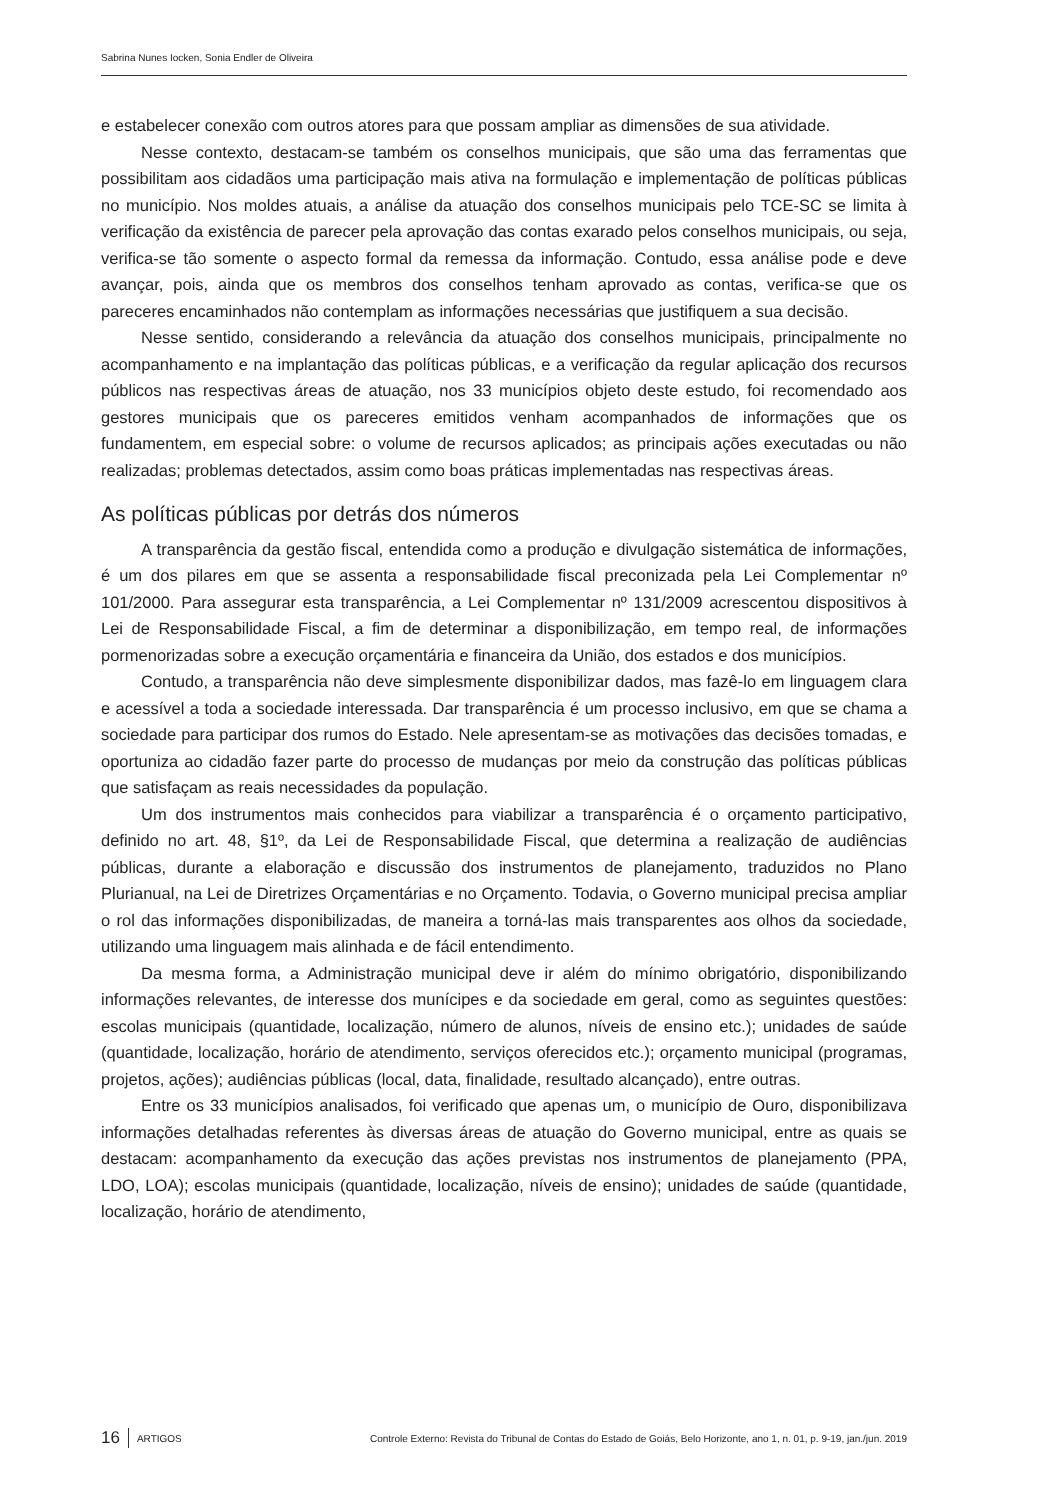Sabrina Nunes Iocken, Sonia Endler de Oliveira
e estabelecer conexão com outros atores para que possam ampliar as dimensões de sua atividade.
Nesse contexto, destacam-se também os conselhos municipais, que são uma das ferramentas que possibilitam aos cidadãos uma participação mais ativa na formulação e implementação de políticas públicas no município. Nos moldes atuais, a análise da atuação dos conselhos municipais pelo TCE-SC se limita à verificação da existência de parecer pela aprovação das contas exarado pelos conselhos municipais, ou seja, verifica-se tão somente o aspecto formal da remessa da informação. Contudo, essa análise pode e deve avançar, pois, ainda que os membros dos conselhos tenham aprovado as contas, verifica-se que os pareceres encaminhados não contemplam as informações necessárias que justifiquem a sua decisão.
Nesse sentido, considerando a relevância da atuação dos conselhos municipais, principalmente no acompanhamento e na implantação das políticas públicas, e a verificação da regular aplicação dos recursos públicos nas respectivas áreas de atuação, nos 33 municípios objeto deste estudo, foi recomendado aos gestores municipais que os pareceres emitidos venham acompanhados de informações que os fundamentem, em especial sobre: o volume de recursos aplicados; as principais ações executadas ou não realizadas; problemas detectados, assim como boas práticas implementadas nas respectivas áreas.
As políticas públicas por detrás dos números
A transparência da gestão fiscal, entendida como a produção e divulgação sistemática de informações, é um dos pilares em que se assenta a responsabilidade fiscal preconizada pela Lei Complementar nº 101/2000. Para assegurar esta transparência, a Lei Complementar nº 131/2009 acrescentou dispositivos à Lei de Responsabilidade Fiscal, a fim de determinar a disponibilização, em tempo real, de informações pormenorizadas sobre a execução orçamentária e financeira da União, dos estados e dos municípios.
Contudo, a transparência não deve simplesmente disponibilizar dados, mas fazê-lo em linguagem clara e acessível a toda a sociedade interessada. Dar transparência é um processo inclusivo, em que se chama a sociedade para participar dos rumos do Estado. Nele apresentam-se as motivações das decisões tomadas, e oportuniza ao cidadão fazer parte do processo de mudanças por meio da construção das políticas públicas que satisfaçam as reais necessidades da população.
Um dos instrumentos mais conhecidos para viabilizar a transparência é o orçamento participativo, definido no art. 48, §1º, da Lei de Responsabilidade Fiscal, que determina a realização de audiências públicas, durante a elaboração e discussão dos instrumentos de planejamento, traduzidos no Plano Plurianual, na Lei de Diretrizes Orçamentárias e no Orçamento. Todavia, o Governo municipal precisa ampliar o rol das informações disponibilizadas, de maneira a torná-las mais transparentes aos olhos da sociedade, utilizando uma linguagem mais alinhada e de fácil entendimento.
Da mesma forma, a Administração municipal deve ir além do mínimo obrigatório, disponibilizando informações relevantes, de interesse dos munícipes e da sociedade em geral, como as seguintes questões: escolas municipais (quantidade, localização, número de alunos, níveis de ensino etc.); unidades de saúde (quantidade, localização, horário de atendimento, serviços oferecidos etc.); orçamento municipal (programas, projetos, ações); audiências públicas (local, data, finalidade, resultado alcançado), entre outras.
Entre os 33 municípios analisados, foi verificado que apenas um, o município de Ouro, disponibilizava informações detalhadas referentes às diversas áreas de atuação do Governo municipal, entre as quais se destacam: acompanhamento da execução das ações previstas nos instrumentos de planejamento (PPA, LDO, LOA); escolas municipais (quantidade, localização, níveis de ensino); unidades de saúde (quantidade, localização, horário de atendimento,
16 ARTIGOS Controle Externo: Revista do Tribunal de Contas do Estado de Goiás, Belo Horizonte, ano 1, n. 01, p. 9-19, jan./jun. 2019